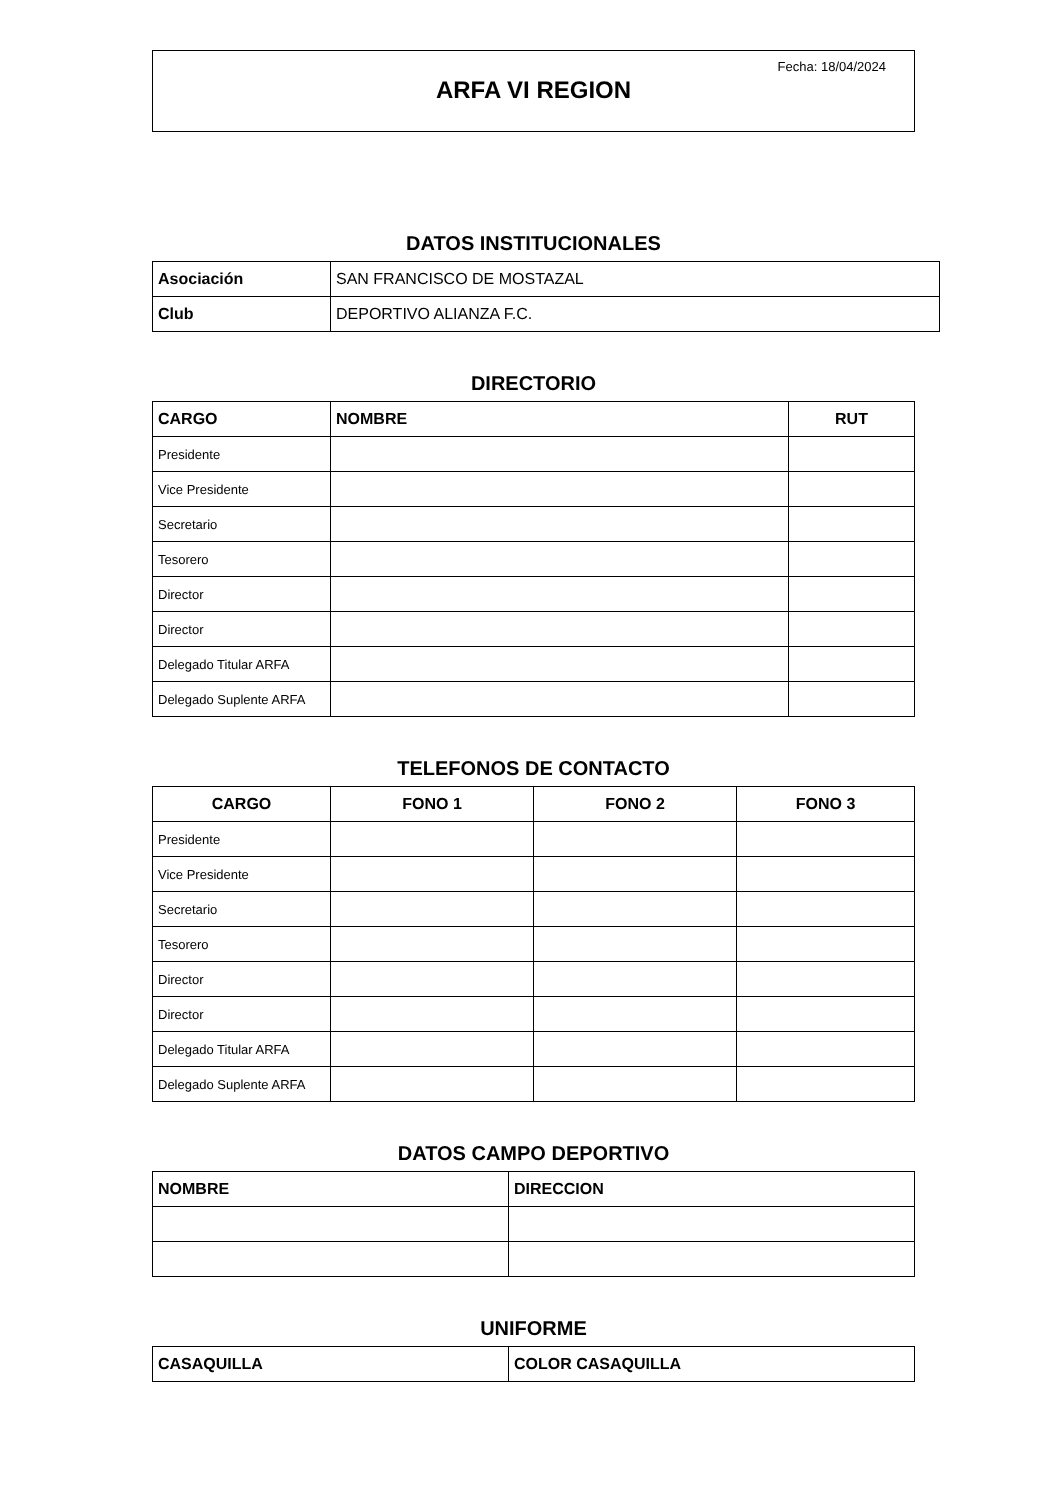Fecha: 18/04/2024
ARFA VI REGION
DATOS INSTITUCIONALES
| Asociación | SAN FRANCISCO DE MOSTAZAL |
| Club | DEPORTIVO ALIANZA F.C. |
DIRECTORIO
| CARGO | NOMBRE | RUT |
| --- | --- | --- |
| Presidente | | |
| Vice Presidente | | |
| Secretario | | |
| Tesorero | | |
| Director | | |
| Director | | |
| Delegado Titular ARFA | | |
| Delegado Suplente ARFA | | |
TELEFONOS DE CONTACTO
| CARGO | FONO 1 | FONO 2 | FONO 3 |
| --- | --- | --- | --- |
| Presidente | | | |
| Vice Presidente | | | |
| Secretario | | | |
| Tesorero | | | |
| Director | | | |
| Director | | | |
| Delegado Titular ARFA | | | |
| Delegado Suplente ARFA | | | |
DATOS CAMPO DEPORTIVO
| NOMBRE | DIRECCION |
| --- | --- |
UNIFORME
| CASAQUILLA | COLOR CASAQUILLA |
| --- | --- |